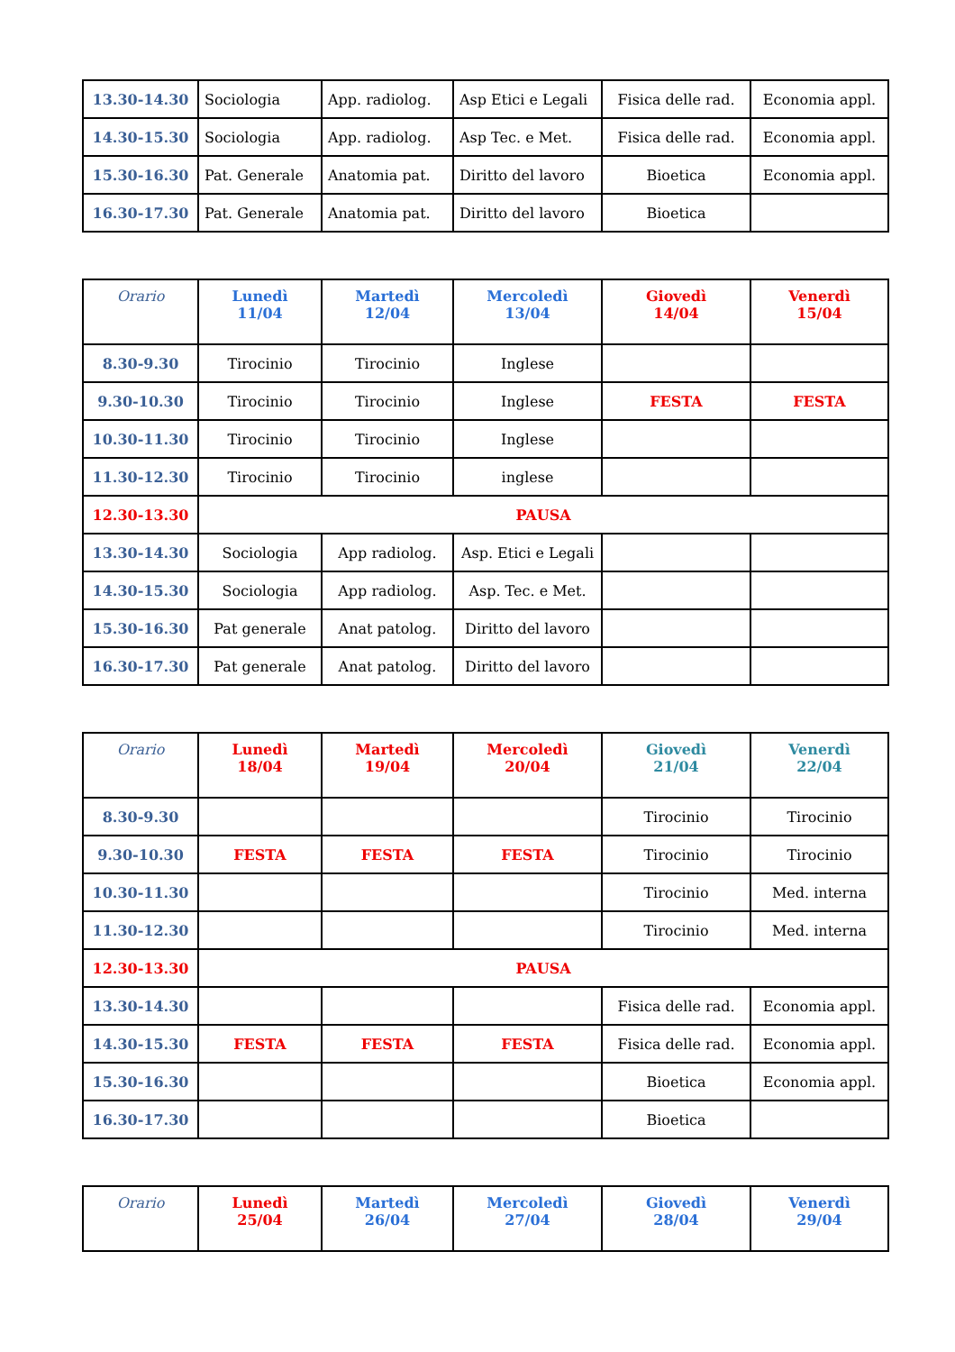| 13.30-14.30 | Sociologia | App. radiolog. | Asp Etici e Legali | Fisica delle rad. | Economia appl. |
| 14.30-15.30 | Sociologia | App. radiolog. | Asp Tec. e Met. | Fisica delle rad. | Economia appl. |
| 15.30-16.30 | Pat. Generale | Anatomia pat. | Diritto del lavoro | Bioetica | Economia appl. |
| 16.30-17.30 | Pat. Generale | Anatomia pat. | Diritto del lavoro | Bioetica | |
| Orario | Lunedì 11/04 | Martedì 12/04 | Mercoledì 13/04 | Giovedì 14/04 | Venerdì 15/04 |
| --- | --- | --- | --- | --- | --- |
| 8.30-9.30 | Tirocinio | Tirocinio | Inglese | | |
| 9.30-10.30 | Tirocinio | Tirocinio | Inglese | FESTA | FESTA |
| 10.30-11.30 | Tirocinio | Tirocinio | Inglese | | |
| 11.30-12.30 | Tirocinio | Tirocinio | inglese | | |
| 12.30-13.30 | PAUSA | | | | |
| 13.30-14.30 | Sociologia | App radiolog. | Asp. Etici e Legali | | |
| 14.30-15.30 | Sociologia | App radiolog. | Asp. Tec. e Met. | | |
| 15.30-16.30 | Pat generale | Anat patolog. | Diritto del lavoro | | |
| 16.30-17.30 | Pat generale | Anat patolog. | Diritto del lavoro | | |
| Orario | Lunedì 18/04 | Martedì 19/04 | Mercoledì 20/04 | Giovedì 21/04 | Venerdì 22/04 |
| --- | --- | --- | --- | --- | --- |
| 8.30-9.30 | | | | Tirocinio | Tirocinio |
| 9.30-10.30 | FESTA | FESTA | FESTA | Tirocinio | Tirocinio |
| 10.30-11.30 | | | | Tirocinio | Med. interna |
| 11.30-12.30 | | | | Tirocinio | Med. interna |
| 12.30-13.30 | PAUSA | | | | |
| 13.30-14.30 | | | | Fisica delle rad. | Economia appl. |
| 14.30-15.30 | FESTA | FESTA | FESTA | Fisica delle rad. | Economia appl. |
| 15.30-16.30 | | | | Bioetica | Economia appl. |
| 16.30-17.30 | | | | Bioetica | |
| Orario | Lunedì 25/04 | Martedì 26/04 | Mercoledì 27/04 | Giovedì 28/04 | Venerdì 29/04 |
| --- | --- | --- | --- | --- | --- |